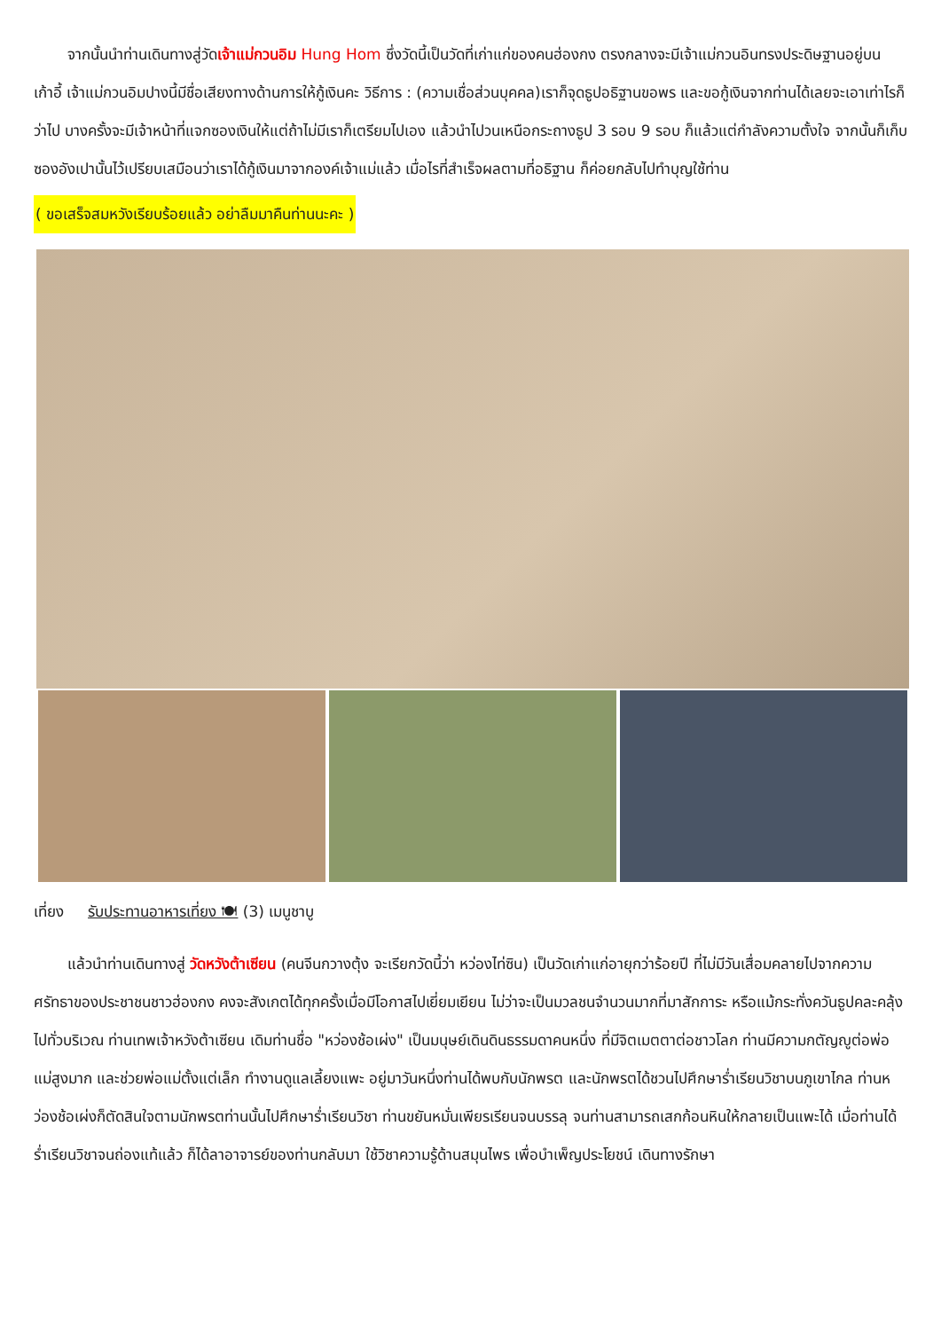จากนั้นนำท่านเดินทางสู่วัดเจ้าแม่กวนอิม Hung Hom ซึ่งวัดนี้เป็นวัดที่เก่าแก่ของคนฮ่องกง ตรงกลางจะมีเจ้าแม่กวนอินทรงประดิษฐานอยู่บนเก้าอี้ เจ้าแม่กวนอิมปางนี้มีชื่อเสียงทางด้านการให้กู้เงินคะ วิธีการ : (ความเชื่อส่วนบุคคล)เราก็จุดธูปอธิฐานขอพร และขอกู้เงินจากท่านได้เลยจะเอาเท่าไรก็ว่าไป บางครั้งจะมีเจ้าหน้าที่แจกซองเงินให้แต่ถ้าไม่มีเราก็เตรียมไปเอง แล้วนำไปวนเหนือกระถางธูป 3 รอบ 9 รอบ ก็แล้วแต่กำลังความตั้งใจ จากนั้นก็เก็บซองอังเปานั้นไว้เปรียบเสมือนว่าเราได้กู้เงินมาจากองค์เจ้าแม่แล้ว เมื่อไรที่สำเร็จผลตามที่อธิฐาน ก็ค่อยกลับไปทำบุญใช้ท่าน
( ขอเสร็จสมหวังเรียบร้อยแล้ว อย่าลืมมาคืนท่านนะคะ )
เที่ยง รับประทานอาหารเที่ยง 🍽 (3) เมนูชาบู
แล้วนำท่านเดินทางสู่ วัดหวังต้าเซียน (คนจีนกวางตุ้ง จะเรียกวัดนี้ว่า หว่องไท่ซิน) เป็นวัดเก่าแก่อายุกว่าร้อยปี ที่ไม่มีวันเสื่อมคลายไปจากความศรัทธาของประชาชนชาวฮ่องกง คงจะสังเกตได้ทุกครั้งเมื่อมีโอกาสไปเยี่ยมเยียน ไม่ว่าจะเป็นมวลชนจำนวนมากที่มาสักการะ หรือแม้กระทั่งควันธูปคละคลุ้งไปทั่วบริเวณ ท่านเทพเจ้าหวังต้าเซียน เดิมท่านชื่อ "หว่องช้อเผ่ง" เป็นมนุษย์เดินดินธรรมดาคนหนึ่ง ที่มีจิตเมตตาต่อชาวโลก ท่านมีความกตัญญูต่อพ่อแม่สูงมาก และช่วยพ่อแม่ตั้งแต่เล็ก ทำงานดูแลเลี้ยงแพะ อยู่มาวันหนึ่งท่านได้พบกับนักพรต และนักพรตได้ชวนไปศึกษาร่ำเรียนวิชาบนภูเขาไกล ท่านหว่องช้อเผ่งก็ตัดสินใจตามนักพรตท่านนั้นไปศึกษาร่ำเรียนวิชา ท่านขยันหมั่นเพียรเรียนจนบรรลุ จนท่านสามารถเสกก้อนหินให้กลายเป็นแพะได้ เมื่อท่านได้ร่ำเรียนวิชาจนถ่องแท้แล้ว ก็ได้ลาอาจารย์ของท่านกลับมา ใช้วิชาความรู้ด้านสมุนไพร เพื่อบำเพ็ญประโยชน์ เดินทางรักษา